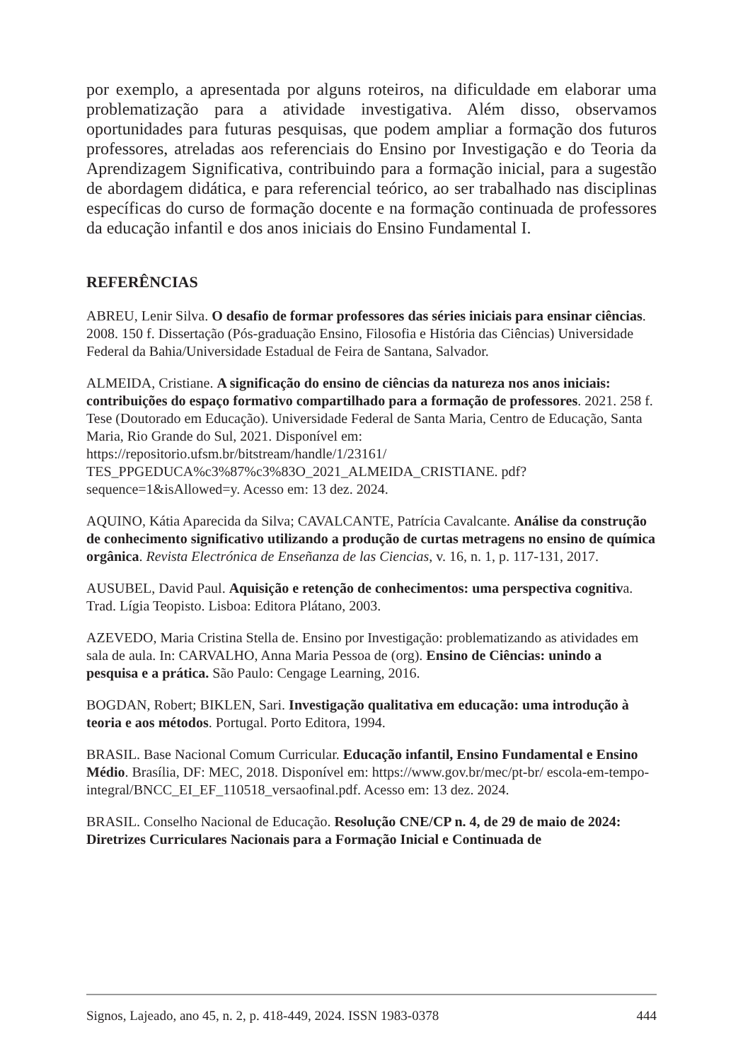por exemplo, a apresentada por alguns roteiros, na dificuldade em elaborar uma problematização para a atividade investigativa. Além disso, observamos oportunidades para futuras pesquisas, que podem ampliar a formação dos futuros professores, atreladas aos referenciais do Ensino por Investigação e do Teoria da Aprendizagem Significativa, contribuindo para a formação inicial, para a sugestão de abordagem didática, e para referencial teórico, ao ser trabalhado nas disciplinas específicas do curso de formação docente e na formação continuada de professores da educação infantil e dos anos iniciais do Ensino Fundamental I.
REFERÊNCIAS
ABREU, Lenir Silva. O desafio de formar professores das séries iniciais para ensinar ciências. 2008. 150 f. Dissertação (Pós-graduação Ensino, Filosofia e História das Ciências) Universidade Federal da Bahia/Universidade Estadual de Feira de Santana, Salvador.
ALMEIDA, Cristiane. A significação do ensino de ciências da natureza nos anos iniciais: contribuições do espaço formativo compartilhado para a formação de professores. 2021. 258 f. Tese (Doutorado em Educação). Universidade Federal de Santa Maria, Centro de Educação, Santa Maria, Rio Grande do Sul, 2021. Disponível em: https://repositorio.ufsm.br/bitstream/handle/1/23161/ TES_PPGEDUCA%c3%87%c3%83O_2021_ALMEIDA_CRISTIANE. pdf?sequence=1&isAllowed=y. Acesso em: 13 dez. 2024.
AQUINO, Kátia Aparecida da Silva; CAVALCANTE, Patrícia Cavalcante. Análise da construção de conhecimento significativo utilizando a produção de curtas metragens no ensino de química orgânica. Revista Electrónica de Enseñanza de las Ciencias, v. 16, n. 1, p. 117-131, 2017.
AUSUBEL, David Paul. Aquisição e retenção de conhecimentos: uma perspectiva cognitiva. Trad. Lígia Teopisto. Lisboa: Editora Plátano, 2003.
AZEVEDO, Maria Cristina Stella de. Ensino por Investigação: problematizando as atividades em sala de aula. In: CARVALHO, Anna Maria Pessoa de (org). Ensino de Ciências: unindo a pesquisa e a prática. São Paulo: Cengage Learning, 2016.
BOGDAN, Robert; BIKLEN, Sari. Investigação qualitativa em educação: uma introdução à teoria e aos métodos. Portugal. Porto Editora, 1994.
BRASIL. Base Nacional Comum Curricular. Educação infantil, Ensino Fundamental e Ensino Médio. Brasília, DF: MEC, 2018. Disponível em: https://www.gov.br/mec/pt-br/ escola-em-tempo-integral/BNCC_EI_EF_110518_versaofinal.pdf. Acesso em: 13 dez. 2024.
BRASIL. Conselho Nacional de Educação. Resolução CNE/CP n. 4, de 29 de maio de 2024: Diretrizes Curriculares Nacionais para a Formação Inicial e Continuada de
Signos, Lajeado, ano 45, n. 2, p. 418-449, 2024. ISSN 1983-0378 444